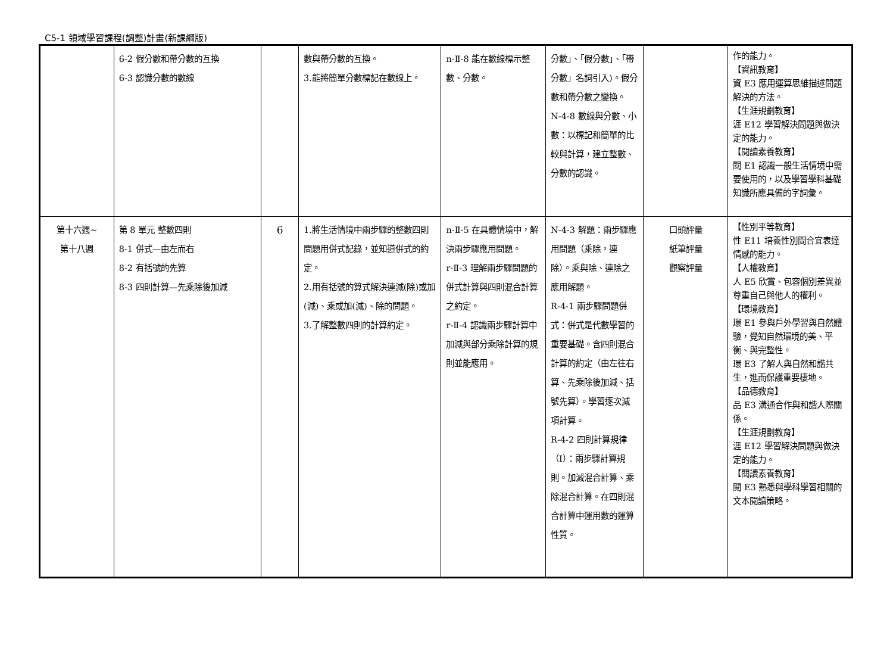C5-1 領域學習課程(調整)計畫(新課綱版)
| | 6-2 假分數和帶分數的互換 6-3 認識分數的數線 | | 數與帶分數的互換。 3.能將簡單分數標記在數線上。 | n-Ⅱ-8 能在數線標示整數、分數。 | 分數」、「假分數」、「帶分數」名詞引入)。假分數和帶分數之變換。 N-4-8 數線與分數、小數：以標記和簡單的比較與計算，建立整數、分數的認識。 | | 作的能力。 【資訊教育】 資 E3 應用運算思維描述問題解決的方法。 【生涯規劃教育】 涯 E12 學習解決問題與做決定的能力。 【閱讀素養教育】 閱 E1 認識一般生活情境中需要使用的，以及學習學科基礎知識所應具備的字詞彙。 |
| 第十六週~ 第十八週 | 第 8 單元 整數四則 8-1 併式—由左而右 8-2 有括號的先算 8-3 四則計算—先乘除後加減 | 6 | 1.將生活情境中兩步驟的整數四則問題用併式記錄，並知道併式的約定。 2.用有括號的算式解決連減(除)或加(減)、乘或加(減)、除的問題。 3.了解整數四則的計算約定。 | n-Ⅱ-5 在具體情境中，解決兩步驟應用問題。 r-Ⅱ-3 理解兩步驟問題的併式計算與四則混合計算之約定。 r-Ⅱ-4 認識兩步驟計算中加減與部分乘除計算的規則並能應用。 | N-4-3 解題：兩步驟應用問題（乘除，連除）。乘與除、連除之應用解題。 R-4-1 兩步驟問題併式：併式是代數學習的重要基礎。含四則混合計算的約定（由左往右算、先乘除後加減、括號先算）。學習逐次減項計算。 R-4-2 四則計算規律（I）：兩步驟計算規則。加減混合計算、乘除混合計算。在四則混合計算中運用數的運算性質。 | 口頭評量 紙筆評量 觀察評量 | 【性別平等教育】 性 E11 培養性別間合宜表達情感的能力。 【人權教育】 人 E5 欣賞、包容個別差異並尊重自己與他人的權利。 【環境教育】 環 E1 參與戶外學習與自然體驗，覺知自然環境的美、平衡、與完整性。 環 E3 了解人與自然和諧共生，進而保護重要棲地。 【品德教育】 品 E3 溝通合作與和諧人際關係。 【生涯規劃教育】 涯 E12 學習解決問題與做決定的能力。 【閱讀素養教育】 閱 E3 熟悉與學科學習相關的文本閱讀策略。 |